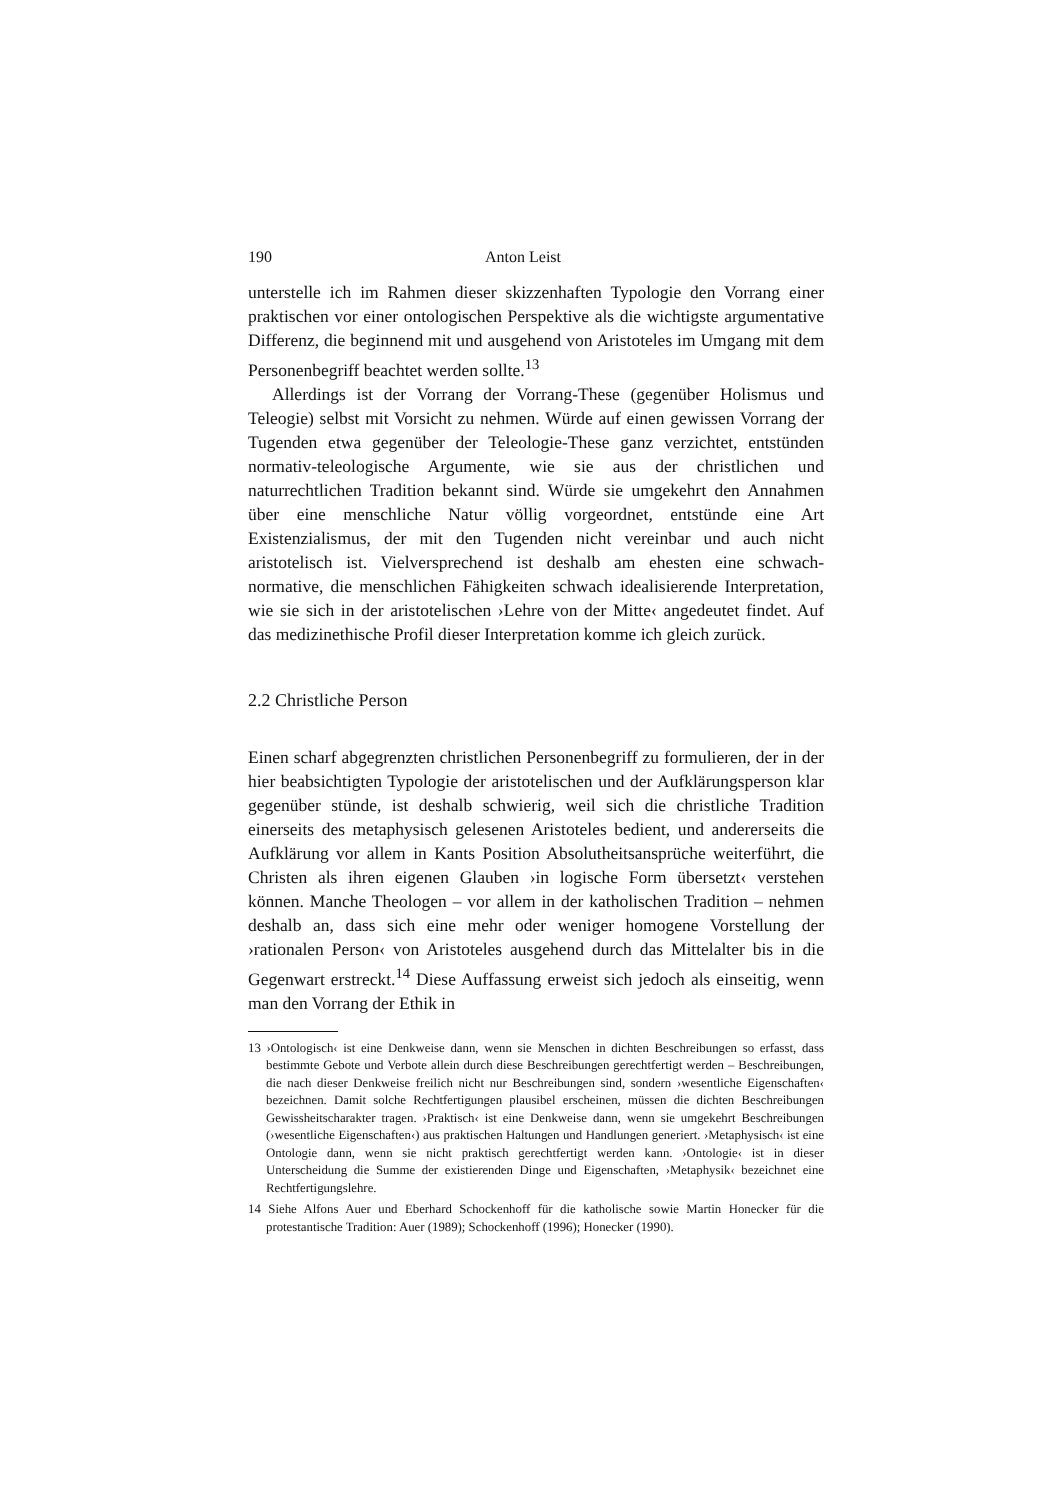190 Anton Leist
unterstelle ich im Rahmen dieser skizzenhaften Typologie den Vorrang einer praktischen vor einer ontologischen Perspektive als die wichtigste argumentative Differenz, die beginnend mit und ausgehend von Aristoteles im Umgang mit dem Personenbegriff beachtet werden sollte.<sup>13</sup>
Allerdings ist der Vorrang der Vorrang-These (gegenüber Holismus und Teleogie) selbst mit Vorsicht zu nehmen. Würde auf einen gewissen Vorrang der Tugenden etwa gegenüber der Teleologie-These ganz verzichtet, entstünden normativ-teleologische Argumente, wie sie aus der christlichen und naturrechtlichen Tradition bekannt sind. Würde sie umgekehrt den Annahmen über eine menschliche Natur völlig vorgeordnet, entstünde eine Art Existenzialismus, der mit den Tugenden nicht vereinbar und auch nicht aristotelisch ist. Vielversprechend ist deshalb am ehesten eine schwach-normative, die menschlichen Fähigkeiten schwach idealisierende Interpretation, wie sie sich in der aristotelischen ›Lehre von der Mitte‹ angedeutet findet. Auf das medizinethische Profil dieser Interpretation komme ich gleich zurück.
2.2 Christliche Person
Einen scharf abgegrenzten christlichen Personenbegriff zu formulieren, der in der hier beabsichtigten Typologie der aristotelischen und der Aufklärungsperson klar gegenüber stünde, ist deshalb schwierig, weil sich die christliche Tradition einerseits des metaphysisch gelesenen Aristoteles bedient, und andererseits die Aufklärung vor allem in Kants Position Absolutheitsansprüche weiterführt, die Christen als ihren eigenen Glauben ›in logische Form übersetzt‹ verstehen können. Manche Theologen – vor allem in der katholischen Tradition – nehmen deshalb an, dass sich eine mehr oder weniger homogene Vorstellung der ›rationalen Person‹ von Aristoteles ausgehend durch das Mittelalter bis in die Gegenwart erstreckt.<sup>14</sup> Diese Auffassung erweist sich jedoch als einseitig, wenn man den Vorrang der Ethik in
13 ›Ontologisch‹ ist eine Denkweise dann, wenn sie Menschen in dichten Beschreibungen so erfasst, dass bestimmte Gebote und Verbote allein durch diese Beschreibungen gerechtfertigt werden – Beschreibungen, die nach dieser Denkweise freilich nicht nur Beschreibungen sind, sondern ›wesentliche Eigenschaften‹ bezeichnen. Damit solche Rechtfertigungen plausibel erscheinen, müssen die dichten Beschreibungen Gewissheitscharakter tragen. ›Praktisch‹ ist eine Denkweise dann, wenn sie umgekehrt Beschreibungen (›wesentliche Eigenschaften‹) aus praktischen Haltungen und Handlungen generiert. ›Metaphysisch‹ ist eine Ontologie dann, wenn sie nicht praktisch gerechtfertigt werden kann. ›Ontologie‹ ist in dieser Unterscheidung die Summe der existierenden Dinge und Eigenschaften, ›Metaphysik‹ bezeichnet eine Rechtfertigungslehre.
14 Siehe Alfons Auer und Eberhard Schockenhoff für die katholische sowie Martin Honecker für die protestantische Tradition: Auer (1989); Schockenhoff (1996); Honecker (1990).